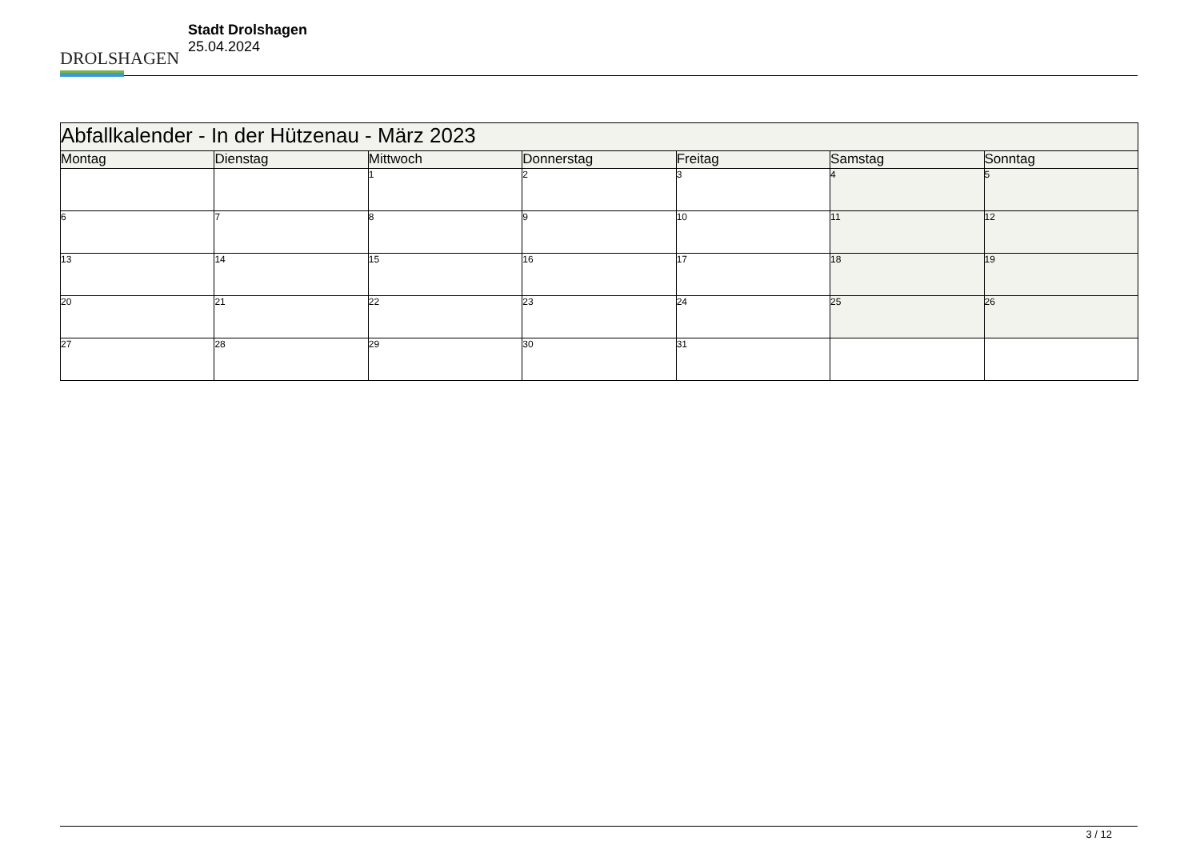DROLSHAGEN
Stadt Drolshagen
25.04.2024
| Abfallkalender - In der Hützenau - März 2023 | | | | | | |
| Montag | Dienstag | Mittwoch | Donnerstag | Freitag | Samstag | Sonntag |
| | | 1 | 2 | 3 | 4 | 5 |
| 6 | 7 | 8 | 9 | 10 | 11 | 12 |
| 13 | 14 | 15 | 16 | 17 | 18 | 19 |
| 20 | 21 | 22 | 23 | 24 | 25 | 26 |
| 27 | 28 | 29 | 30 | 31 | | |
3 / 12